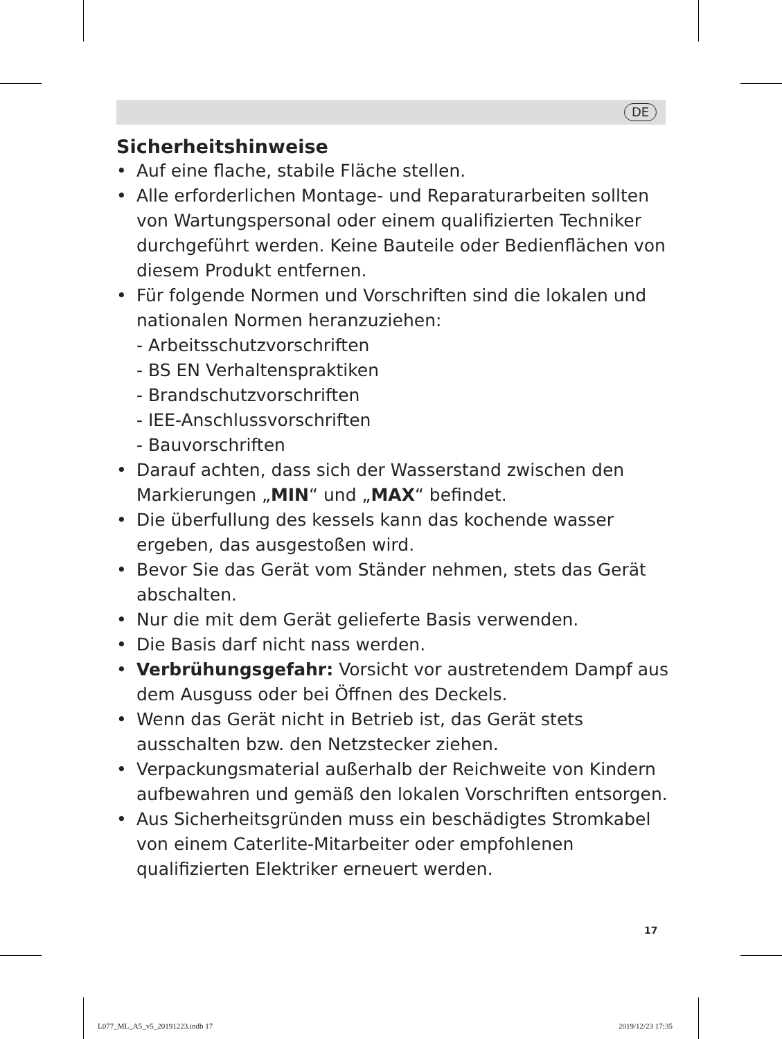DE
Sicherheitshinweise
• Auf eine flache, stabile Fläche stellen.
• Alle erforderlichen Montage- und Reparaturarbeiten sollten von Wartungspersonal oder einem qualifizierten Techniker durchgeführt werden. Keine Bauteile oder Bedienflächen von diesem Produkt entfernen.
• Für folgende Normen und Vorschriften sind die lokalen und nationalen Normen heranzuziehen:
- Arbeitsschutzvorschriften
- BS EN Verhaltenspraktiken
- Brandschutzvorschriften
- IEE-Anschlussvorschriften
- Bauvorschriften
• Darauf achten, dass sich der Wasserstand zwischen den Markierungen „MIN“ und „MAX“ befindet.
• Die überfullung des kessels kann das kochende wasser ergeben, das ausgestoßen wird.
• Bevor Sie das Gerät vom Ständer nehmen, stets das Gerät abschalten.
• Nur die mit dem Gerät gelieferte Basis verwenden.
• Die Basis darf nicht nass werden.
• Verbrühungsgefahr: Vorsicht vor austretendem Dampf aus dem Ausguss oder bei Öffnen des Deckels.
• Wenn das Gerät nicht in Betrieb ist, das Gerät stets ausschalten bzw. den Netzstecker ziehen.
• Verpackungsmaterial außerhalb der Reichweite von Kindern aufbewahren und gemäß den lokalen Vorschriften entsorgen.
• Aus Sicherheitsgründen muss ein beschädigtes Stromkabel von einem Caterlite-Mitarbeiter oder empfohlenen qualifizierten Elektriker erneuert werden.
17
L077_ML_A5_v5_20191223.indb 17 2019/12/23 17:35